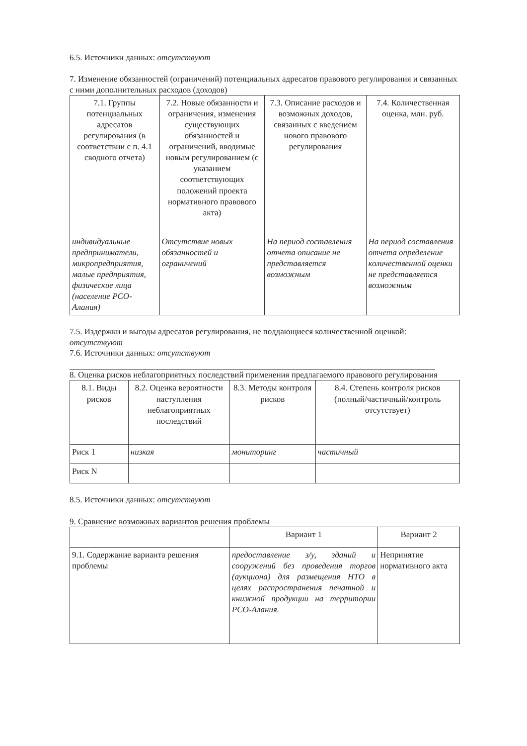6.5. Источники данных: отсутствуют
7. Изменение обязанностей (ограничений) потенциальных адресатов правового регулирования и связанных с ними дополнительных расходов (доходов)
| 7.1. Группы потенциальных адресатов регулирования (в соответствии с п. 4.1 сводного отчета) | 7.2. Новые обязанности и ограничения, изменения существующих обязанностей и ограничений, вводимые новым регулированием (с указанием соответствующих положений проекта нормативного правового акта) | 7.3. Описание расходов и возможных доходов, связанных с введением нового правового регулирования | 7.4. Количественная оценка, млн. руб. |
| --- | --- | --- | --- |
| индивидуальные предприниматели, микропредприятия, малые предприятия, физические лица (население РСО-Алания) | Отсутствие новых обязанностей и ограничений | На период составления отчета описание не представляется возможным | На период составления отчета определение количественной оценки не представляется возможным |
7.5. Издержки и выгоды адресатов регулирования, не поддающиеся количественной оценкой: отсутствуют
7.6. Источники данных: отсутствуют
8. Оценка рисков неблагоприятных последствий применения предлагаемого правового регулирования
| 8.1. Виды рисков | 8.2. Оценка вероятности наступления неблагоприятных последствий | 8.3. Методы контроля рисков | 8.4. Степень контроля рисков (полный/частичный/контроль отсутствует) |
| --- | --- | --- | --- |
| Риск 1 | низкая | мониторинг | частичный |
| Риск N | | | |
8.5. Источники данных: отсутствуют
9. Сравнение возможных вариантов решения проблемы
| | Вариант 1 | Вариант 2 |
| --- | --- | --- |
| 9.1. Содержание варианта решения проблемы | предоставление з/у, зданий и сооружений без проведения торгов (аукциона) для размещения НТО в целях распространения печатной и книжной продукции на территории РСО-Алания. | Непринятие нормативного акта |